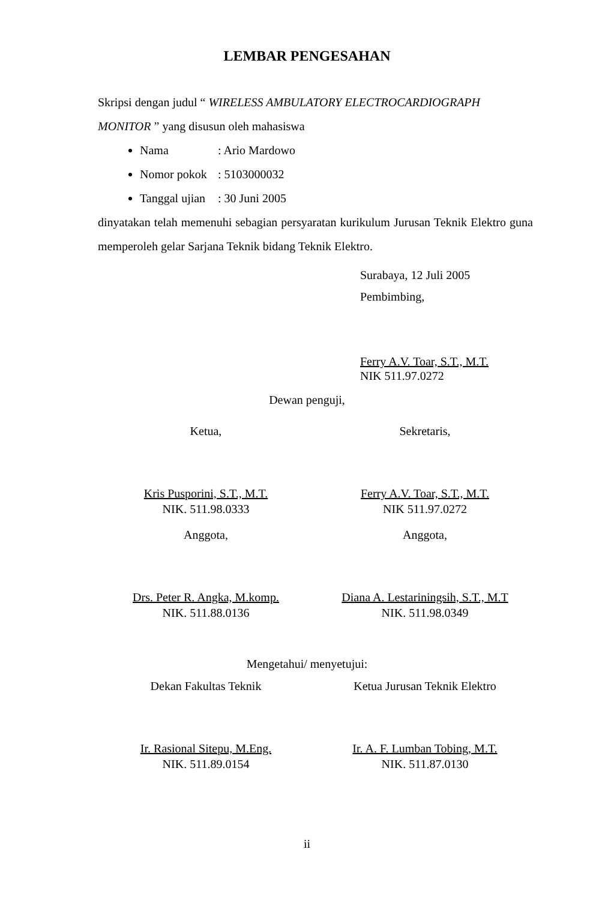LEMBAR PENGESAHAN
Skripsi dengan judul “ WIRELESS AMBULATORY ELECTROCARDIOGRAPH MONITOR ” yang disusun oleh mahasiswa
Nama: Ario Mardowo
Nomor pokok: 5103000032
Tanggal ujian: 30 Juni 2005
dinyatakan telah memenuhi sebagian persyaratan kurikulum Jurusan Teknik Elektro guna memperoleh gelar Sarjana Teknik bidang Teknik Elektro.
Surabaya, 12 Juli 2005
Pembimbing,
Ferry A.V. Toar, S.T., M.T.
NIK 511.97.0272
Dewan penguji,
Ketua,
Kris Pusporini, S.T., M.T.
NIK. 511.98.0333
Sekretaris,
Ferry A.V. Toar, S.T., M.T.
NIK 511.97.0272
Anggota,
Drs. Peter R. Angka, M.komp.
NIK. 511.88.0136
Anggota,
Diana A. Lestariningsih, S.T., M.T
NIK. 511.98.0349
Mengetahui/ menyetujui:
Dekan Fakultas Teknik
Ir. Rasional Sitepu, M.Eng.
NIK. 511.89.0154
Ketua Jurusan Teknik Elektro
Ir. A. F. Lumban Tobing, M.T.
NIK. 511.87.0130
ii